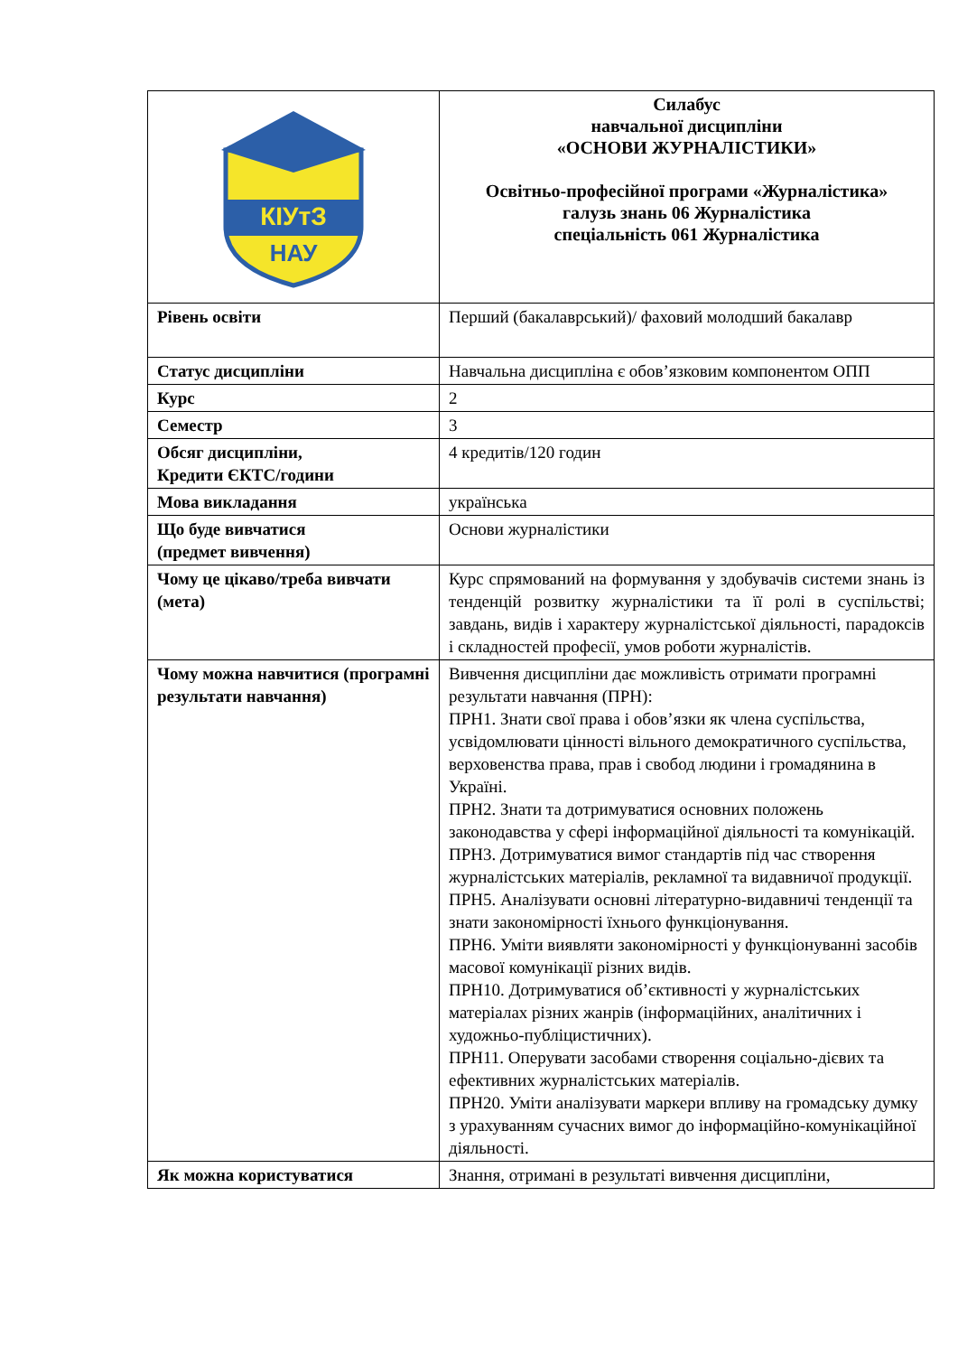| КІУтЗ НАУ | Силабус навчальної дисципліни «ОСНОВИ ЖУРНАЛІСТИКИ» Освітньо-професійної програми «Журналістика» галузь знань 06 Журналістика спеціальність 061 Журналістика |
| Рівень освіти | Перший (бакалаврський)/ фаховий молодший бакалавр |
| Статус дисципліни | Навчальна дисципліна є обов’язковим компонентом ОПП |
| Курс | 2 |
| Семестр | 3 |
| Обсяг дисципліни, Кредити ЄКТС/години | 4 кредитів/120 годин |
| Мова викладання | українська |
| Що буде вивчатися (предмет вивчення) | Основи журналістики |
| Чому це цікаво/треба вивчати (мета) | Курс спрямований на формування у здобувачів системи знань із тенденцій розвитку журналістики та її ролі в суспільстві; завдань, видів і характеру журналістської діяльності, парадоксів і складностей професії, умов роботи журналістів. |
| Чому можна навчитися (програмні результати навчання) | Вивчення дисципліни дає можливість отримати програмні результати навчання (ПРН): ПРН1. Знати свої права і обов’язки як члена суспільства, усвідомлювати цінності вільного демократичного суспільства, верховенства права, прав і свобод людини і громадянина в Україні. ПРН2. Знати та дотримуватися основних положень законодавства у сфері інформаційної діяльності та комунікацій. ПРН3. Дотримуватися вимог стандартів під час створення журналістських матеріалів, рекламної та видавничої продукції. ПРН5. Аналізувати основні літературно-видавничі тенденції та знати закономірності їхнього функціонування. ПРН6. Уміти виявляти закономірності у функціонуванні засобів масової комунікації різних видів. ПРН10. Дотримуватися об’єктивності у журналістських матеріалах різних жанрів (інформаційних, аналітичних і художньо-публіцистичних). ПРН11. Оперувати засобами створення соціально-дієвих та ефективних журналістських матеріалів. ПРН20. Уміти аналізувати маркери впливу на громадську думку з урахуванням сучасних вимог до інформаційно-комунікаційної діяльності. |
| Як можна користуватися | Знання, отримані в результаті вивчення дисципліни, |